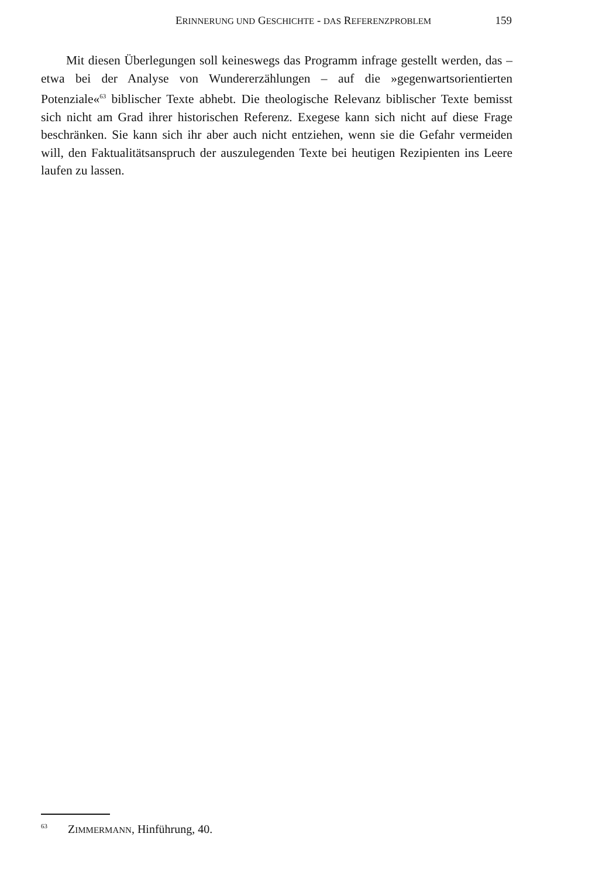ERINNERUNG UND GESCHICHTE - DAS REFERENZPROBLEM 159
Mit diesen Überlegungen soll keineswegs das Programm infrage gestellt werden, das – etwa bei der Analyse von Wundererzählungen – auf die »gegenwartsorientierten Potenziale«<sup>63</sup> biblischer Texte abhebt. Die theologische Relevanz biblischer Texte bemisst sich nicht am Grad ihrer historischen Referenz. Exegese kann sich nicht auf diese Frage beschränken. Sie kann sich ihr aber auch nicht entziehen, wenn sie die Gefahr vermeiden will, den Faktualitätsanspruch der auszulegenden Texte bei heutigen Rezipienten ins Leere laufen zu lassen.
<sup>63</sup> ZIMMERMANN, Hinführung, 40.